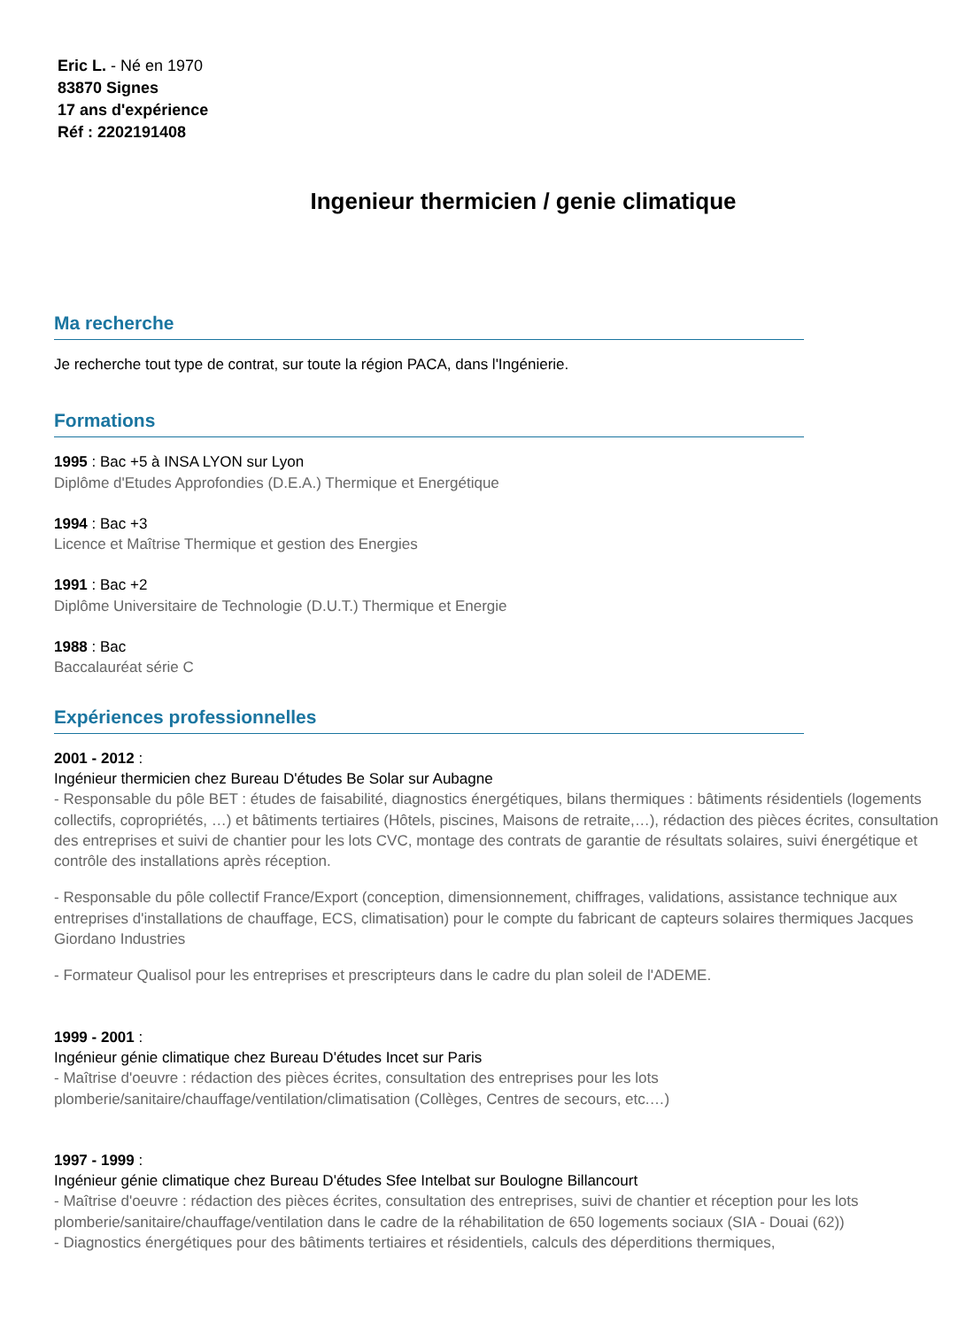Eric L. - Né en 1970
83870 Signes
17 ans d'expérience
Réf : 2202191408
Ingenieur thermicien / genie climatique
Ma recherche
Je recherche tout type de contrat, sur toute la région PACA, dans l'Ingénierie.
Formations
1995 : Bac +5 à INSA LYON sur Lyon
Diplôme d'Etudes Approfondies (D.E.A.) Thermique et Energétique
1994 : Bac +3
Licence et Maîtrise Thermique et gestion des Energies
1991 : Bac +2
Diplôme Universitaire de Technologie (D.U.T.) Thermique et Energie
1988 : Bac
Baccalauréat série C
Expériences professionnelles
2001 - 2012 :
Ingénieur thermicien chez Bureau D'études Be Solar sur Aubagne
- Responsable du pôle BET : études de faisabilité, diagnostics énergétiques, bilans thermiques : bâtiments résidentiels (logements collectifs, copropriétés, …) et bâtiments tertiaires (Hôtels, piscines, Maisons de retraite,…), rédaction des pièces écrites, consultation des entreprises et suivi de chantier pour les lots CVC, montage des contrats de garantie de résultats solaires, suivi énergétique et contrôle des installations après réception.
- Responsable du pôle collectif France/Export (conception, dimensionnement, chiffrages, validations, assistance technique aux entreprises d'installations de chauffage, ECS, climatisation) pour le compte du fabricant de capteurs solaires thermiques Jacques Giordano Industries
- Formateur Qualisol pour les entreprises et prescripteurs dans le cadre du plan soleil de l'ADEME.
1999 - 2001 :
Ingénieur génie climatique chez Bureau D'études Incet sur Paris
- Maîtrise d'oeuvre : rédaction des pièces écrites, consultation des entreprises pour les lots plomberie/sanitaire/chauffage/ventilation/climatisation (Collèges, Centres de secours, etc.…)
1997 - 1999 :
Ingénieur génie climatique chez Bureau D'études Sfee Intelbat sur Boulogne Billancourt
- Maîtrise d'oeuvre : rédaction des pièces écrites, consultation des entreprises, suivi de chantier et réception pour les lots plomberie/sanitaire/chauffage/ventilation dans le cadre de la réhabilitation de 650 logements sociaux (SIA - Douai (62))
- Diagnostics énergétiques pour des bâtiments tertiaires et résidentiels, calculs des déperditions thermiques,